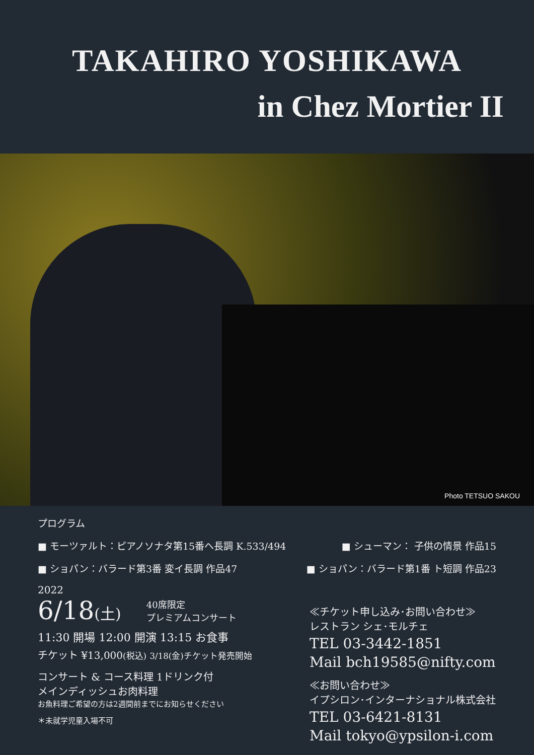TAKAHIRO YOSHIKAWA
in Chez Mortier II
Photo TETSUO SAKOU
プログラム
■ モーツァルト：ピアノソナタ第15番ヘ長調 K.533/494 ■ シューマン： 子供の情景 作品15
■ ショパン：バラード第3番 変イ長調 作品47 ■ ショパン：バラード第1番 ト短調 作品23
2022
6/18(土) 40席限定
プレミアムコンサート
11:30 開場 12:00 開演 13:15 お食事
チケット ¥13,000(税込) 3/18(金)チケット発売開始
コンサート & コース料理 1ドリンク付
メインディッシュお肉料理
お魚料理ご希望の方は2週間前までにお知らせください
＊未就学児童入場不可
≪チケット申し込み･お問い合わせ≫
レストラン シェ･モルチェ
TEL 03-3442-1851
Mail bch19585@nifty.com
≪お問い合わせ≫
イプシロン･インターナショナル株式会社
TEL 03-6421-8131
Mail tokyo@ypsilon-i.com